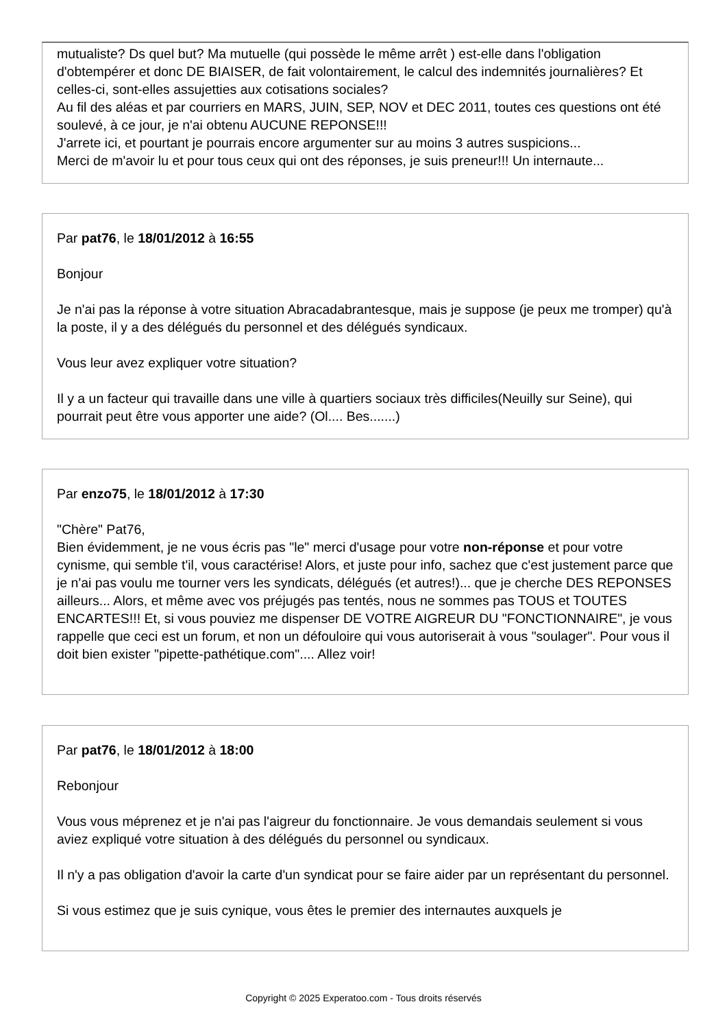mutualiste? Ds quel but? Ma mutuelle (qui possède le même arrêt ) est-elle dans l'obligation d'obtempérer et donc DE BIAISER, de fait volontairement, le calcul des indemnités journalières? Et celles-ci, sont-elles assujetties aux cotisations sociales?
Au fil des aléas et par courriers en MARS, JUIN, SEP, NOV et DEC 2011, toutes ces questions ont été soulevé, à ce jour, je n'ai obtenu AUCUNE REPONSE!!!
J'arrete ici, et pourtant je pourrais encore argumenter sur au moins 3 autres suspicions...
Merci de m'avoir lu et pour tous ceux qui ont des réponses, je suis preneur!!! Un internaute...
Par pat76, le 18/01/2012 à 16:55
Bonjour
Je n'ai pas la réponse à votre situation Abracadabrantesque, mais je suppose (je peux me tromper) qu'à la poste, il y a des délégués du personnel et des délégués syndicaux.
Vous leur avez expliquer votre situation?
Il y a un facteur qui travaille dans une ville à quartiers sociaux très difficiles(Neuilly sur Seine), qui pourrait peut être vous apporter une aide? (Ol.... Bes.......)
Par enzo75, le 18/01/2012 à 17:30
"Chère" Pat76,
Bien évidemment, je ne vous écris pas "le" merci d'usage pour votre non-réponse et pour votre cynisme, qui semble t'il, vous caractérise! Alors, et juste pour info, sachez que c'est justement parce que je n'ai pas voulu me tourner vers les syndicats, délégués (et autres!)... que je cherche DES REPONSES ailleurs... Alors, et même avec vos préjugés pas tentés, nous ne sommes pas TOUS et TOUTES ENCARTES!!! Et, si vous pouviez me dispenser DE VOTRE AIGREUR DU "FONCTIONNAIRE", je vous rappelle que ceci est un forum, et non un défouloire qui vous autoriserait à vous "soulager". Pour vous il doit bien exister "pipette-pathétique.com".... Allez voir!
Par pat76, le 18/01/2012 à 18:00
Rebonjour
Vous vous méprenez et je n'ai pas l'aigreur du fonctionnaire. Je vous demandais seulement si vous aviez expliqué votre situation à des délégués du personnel ou syndicaux.
Il n'y a pas obligation d'avoir la carte d'un syndicat pour se faire aider par un représentant du personnel.
Si vous estimez que je suis cynique, vous êtes le premier des internautes auxquels je
Copyright © 2025 Experatoo.com - Tous droits réservés